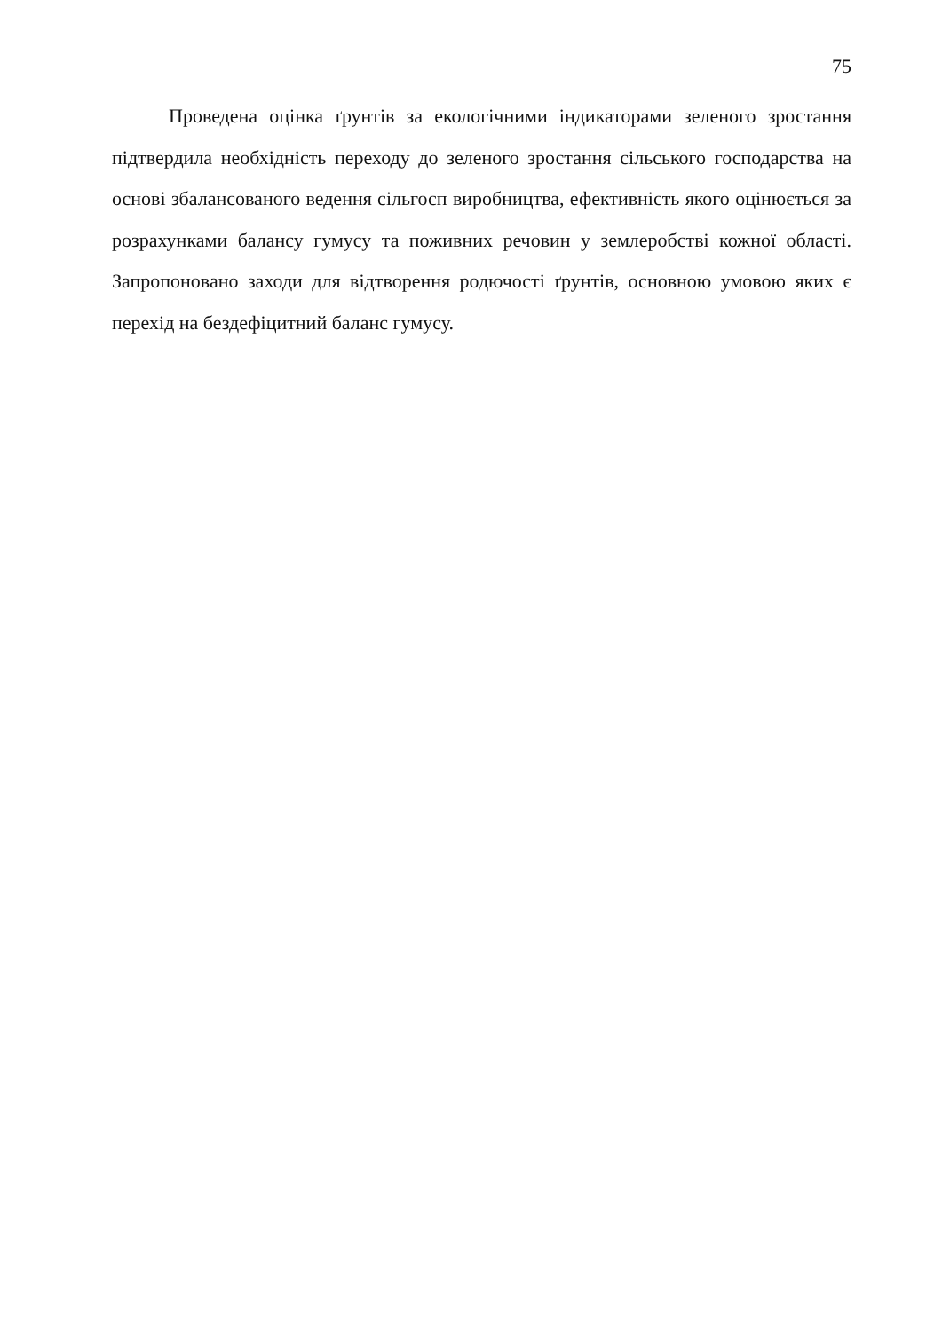75
Проведена оцінка ґрунтів за екологічними індикаторами зеленого зростання підтвердила необхідність переходу до зеленого зростання сільського господарства на основі збалансованого ведення сільгосп виробництва, ефективність якого оцінюється за розрахунками балансу гумусу та поживних речовин у землеробстві кожної області. Запропоновано заходи для відтворення родючості ґрунтів, основною умовою яких є перехід на бездефіцитний баланс гумусу.